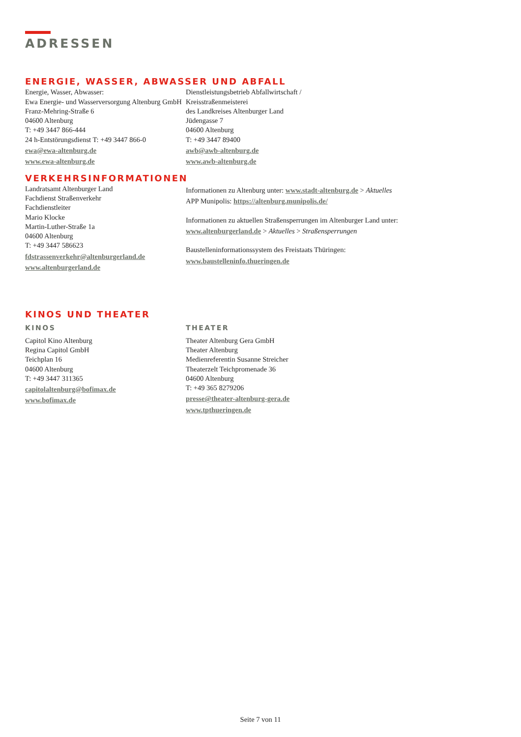ADRESSEN
ENERGIE, WASSER, ABWASSER UND ABFALL
Energie, Wasser, Abwasser:
Ewa Energie- und Wasserversorgung Altenburg GmbH
Franz-Mehring-Straße 6
04600 Altenburg
T: +49 3447 866-444
24 h-Entstörungsdienst T: +49 3447 866-0
ewa@ewa-altenburg.de
www.ewa-altenburg.de
Dienstleistungsbetrieb Abfallwirtschaft /
Kreisstraßenmeisterei
des Landkreises Altenburger Land
Jüdengasse 7
04600 Altenburg
T: +49 3447 89400
awb@awb-altenburg.de
www.awb-altenburg.de
VERKEHRSINFORMATIONEN
Landratsamt Altenburger Land
Fachdienst Straßenverkehr
Fachdienstleiter
Mario Klocke
Martin-Luther-Straße 1a
04600 Altenburg
T: +49 3447 586623
fdstrassenverkehr@altenburgerland.de
www.altenburgerland.de
Informationen zu Altenburg unter: www.stadt-altenburg.de > Aktuelles
APP Munipolis: https://altenburg.munipolis.de/
Informationen zu aktuellen Straßensperrungen im Altenburger Land unter:
www.altenburgerland.de > Aktuelles > Straßensperrungen
Baustelleninformationssystem des Freistaats Thüringen:
www.baustelleninfo.thueringen.de
KINOS UND THEATER
KINOS
Capitol Kino Altenburg
Regina Capitol GmbH
Teichplan 16
04600 Altenburg
T: +49 3447 311365
capitolaltenburg@bofimax.de
www.bofimax.de
THEATER
Theater Altenburg Gera GmbH
Theater Altenburg
Medienreferentin Susanne Streicher
Theaterzelt Teichpromenade 36
04600 Altenburg
T: +49 365 8279206
presse@theater-altenburg-gera.de
www.tpthueringen.de
Seite 7 von 11